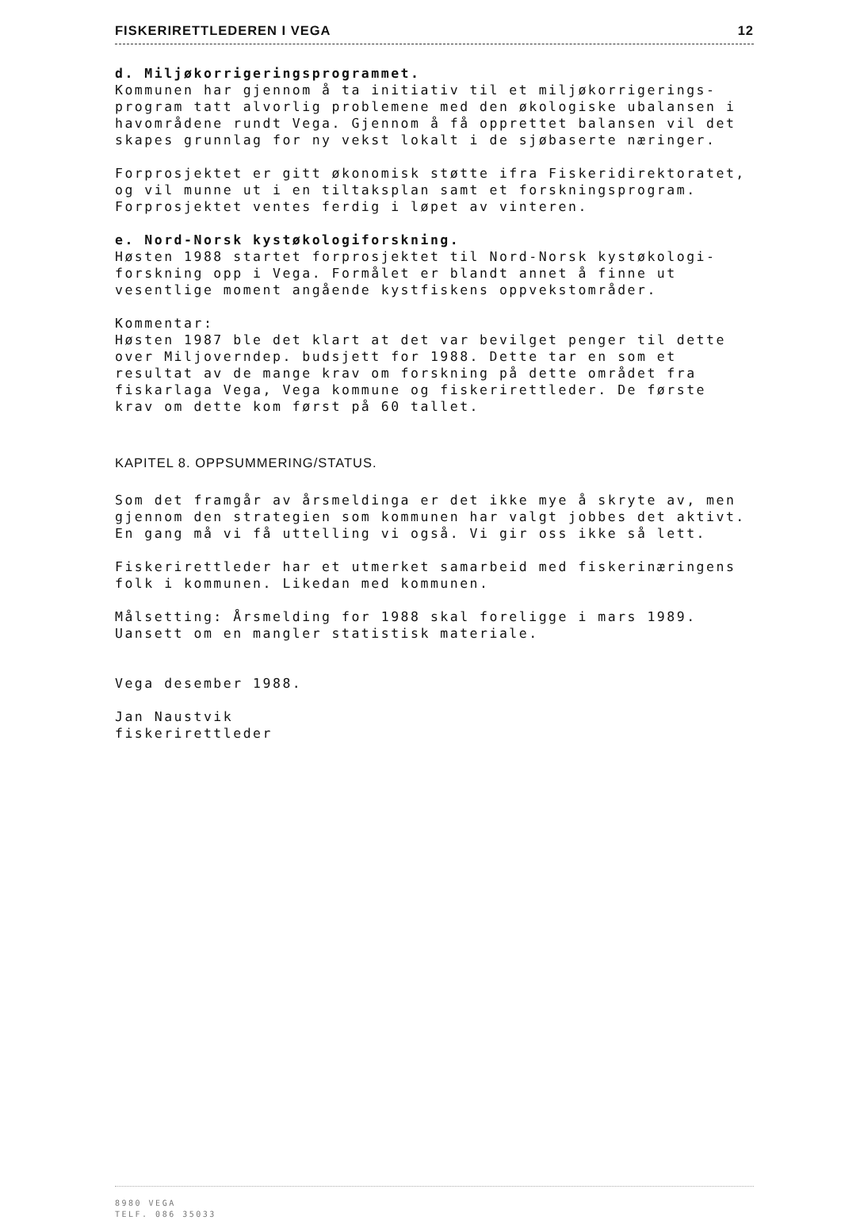FISKERIRETTLEDEREN I VEGA 12
d. Miljøkorrigeringsprogrammet.
Kommunen har gjennom å ta initiativ til et miljøkorrigerings-
program tatt alvorlig problemene med den økologiske ubalansen i
havområdene rundt Vega. Gjennom å få opprettet balansen vil det
skapes grunnlag for ny vekst lokalt i de sjøbaserte næringer.
Forprosjektet er gitt økonomisk støtte ifra Fiskeridirektoratet,
og vil munne ut i en tiltaksplan samt et forskningsprogram.
Forprosjektet ventes ferdig i løpet av vinteren.
e. Nord-Norsk kystøkologiforskning.
Høsten 1988 startet forprosjektet til Nord-Norsk kystøkologi-
forskning opp i Vega. Formålet er blandt annet å finne ut
vesentlige moment angående kystfiskens oppvekstområder.
Kommentar:
Høsten 1987 ble det klart at det var bevilget penger til dette
over Miljoverndep. budsjett for 1988. Dette tar en som et
resultat av de mange krav om forskning på dette området fra
fiskarlaga Vega, Vega kommune og fiskerirettleder. De første
krav om dette kom først på 60 tallet.
KAPITEL 8. OPPSUMMERING/STATUS.
Som det framgår av årsmeldinga er det ikke mye å skryte av, men
gjennom den strategien som kommunen har valgt jobbes det aktivt.
En gang må vi få uttelling vi også. Vi gir oss ikke så lett.
Fiskerirettleder har et utmerket samarbeid med fiskerinæringens
folk i kommunen. Likedan med kommunen.
Målsetting: Årsmelding for 1988 skal foreligge i mars 1989.
Uansett om en mangler statistisk materiale.
Vega desember 1988.
Jan Naustvik
fiskerirettleder
8980 VEGA
TELF. 086 35033